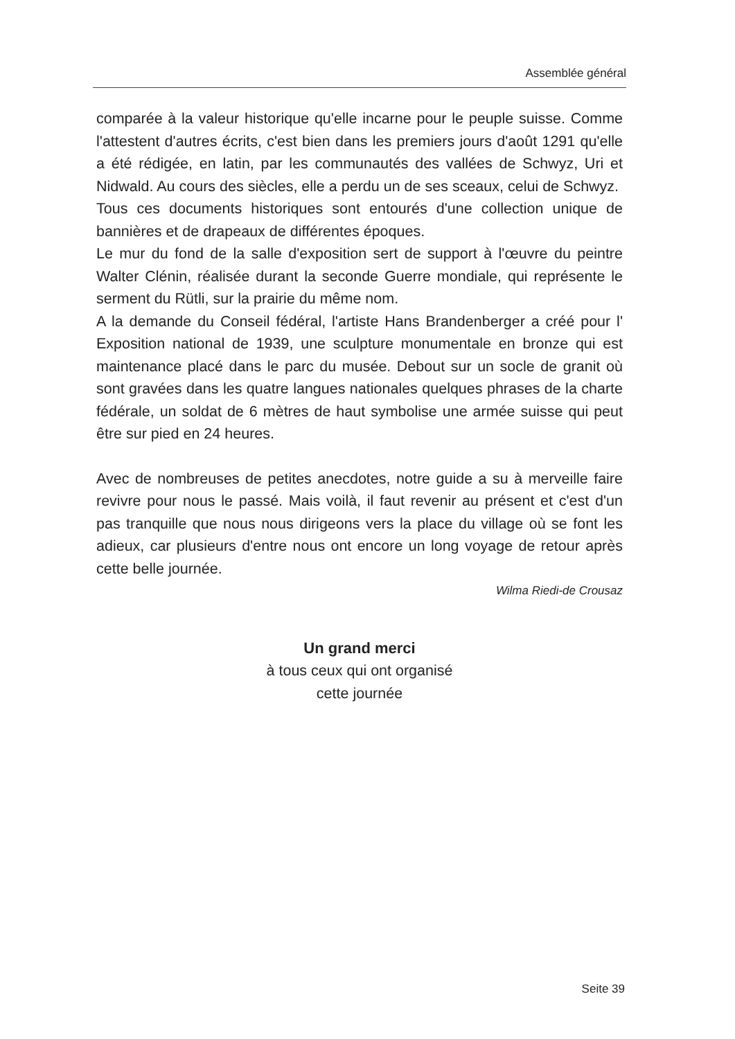Assemblée général
comparée à la valeur historique qu'elle incarne pour le peuple suisse. Comme l'attestent d'autres écrits, c'est bien dans les premiers jours d'août 1291 qu'elle a été rédigée, en latin, par les communautés des vallées de Schwyz, Uri et Nidwald. Au cours des siècles, elle a perdu un de ses sceaux, celui de Schwyz.
Tous ces documents historiques sont entourés d'une collection unique de bannières et de drapeaux de différentes époques.
Le mur du fond de la salle d'exposition sert de support à l'œuvre du peintre Walter Clénin, réalisée durant la seconde Guerre mondiale, qui représente le serment du Rütli, sur la prairie du même nom.
A la demande du Conseil fédéral, l'artiste Hans Brandenberger a créé pour l' Exposition national de 1939, une sculpture monumentale en bronze qui est maintenance placé dans le parc du musée. Debout sur un socle de granit où sont gravées dans les quatre langues nationales quelques phrases de la charte fédérale, un soldat de 6 mètres de haut symbolise une armée suisse qui peut être sur pied en 24 heures.
Avec de nombreuses de petites anecdotes, notre guide a su à merveille faire revivre pour nous le passé. Mais voilà, il faut revenir au présent et c'est d'un pas tranquille que nous nous dirigeons vers la place du village où se font les adieux, car plusieurs d'entre nous ont encore un long voyage de retour après cette belle journée.
Wilma Riedi-de Crousaz
Un grand merci
à tous ceux qui ont organisé
cette journée
Seite 39